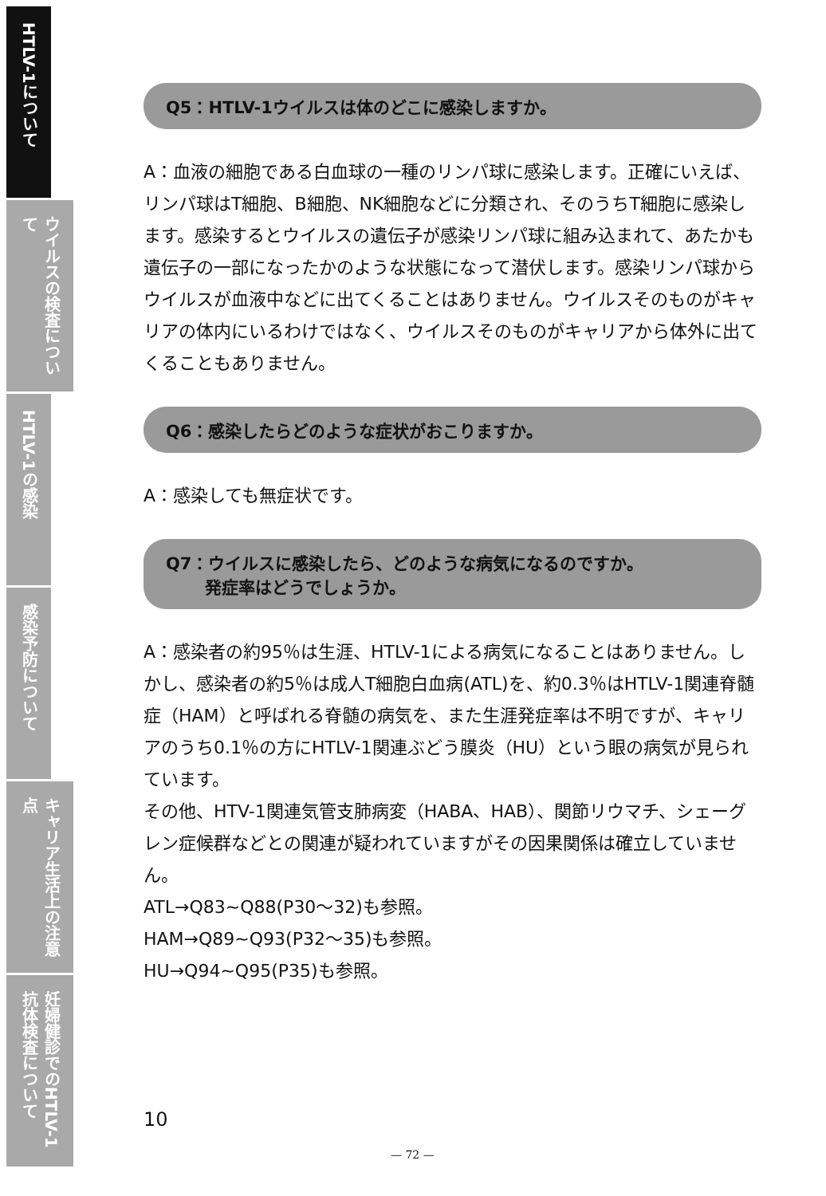HTLV-1について
ウイルスの検査について
HTLV-1の感染
感染予防について
キャリア生活上の注意点
妊婦健診でのHTLV-1抗体検査について
Q5：HTLV-1ウイルスは体のどこに感染しますか。
A：血液の細胞である白血球の一種のリンパ球に感染します。正確にいえば、リンパ球はT細胞、B細胞、NK細胞などに分類され、そのうちT細胞に感染します。感染するとウイルスの遺伝子が感染リンパ球に組み込まれて、あたかも遺伝子の一部になったかのような状態になって潜伏します。感染リンパ球からウイルスが血液中などに出てくることはありません。ウイルスそのものがキャリアの体内にいるわけではなく、ウイルスそのものがキャリアから体外に出てくることもありません。
Q6：感染したらどのような症状がおこりますか。
A：感染しても無症状です。
Q7：ウイルスに感染したら、どのような病気になるのですか。
　　 発症率はどうでしょうか。
A：感染者の約95％は生涯、HTLV-1による病気になることはありません。しかし、感染者の約5％は成人T細胞白血病(ATL)を、約0.3％はHTLV-1関連脊髄症（HAM）と呼ばれる脊髄の病気を、また生涯発症率は不明ですが、キャリアのうち0.1％の方にHTLV-1関連ぶどう膜炎（HU）という眼の病気が見られています。
その他、HTV-1関連気管支肺病変（HABA、HAB）、関節リウマチ、シェーグレン症候群などとの関連が疑われていますがその因果関係は確立していません。
ATL→Q83~Q88(P30～32)も参照。
HAM→Q89~Q93(P32～35)も参照。
HU→Q94~Q95(P35)も参照。
10
— 72 —